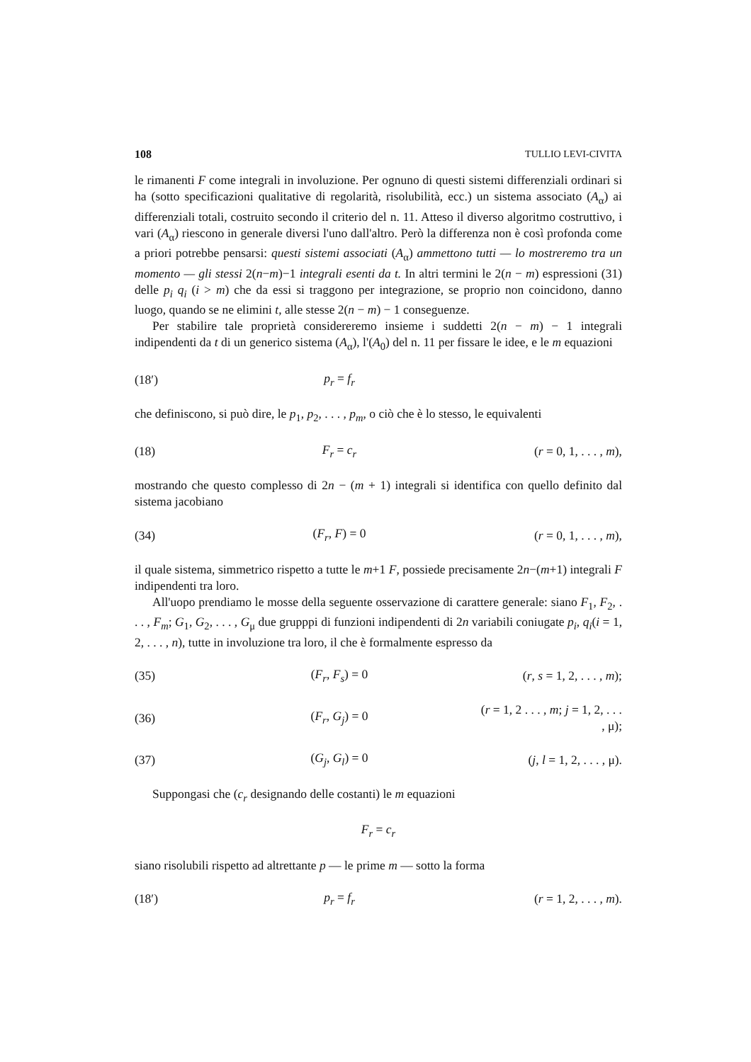108 TULLIO LEVI-CIVITA
le rimanenti F come integrali in involuzione. Per ognuno di questi sistemi differenziali ordinari si ha (sotto specificazioni qualitative di regolarità, risolubilità, ecc.) un sistema associato (A<sub>α</sub>) ai differenziali totali, costruito secondo il criterio del n. 11. Atteso il diverso algoritmo costruttivo, i vari (A<sub>α</sub>) riescono in generale diversi l'uno dall'altro. Però la differenza non è così profonda come a priori potrebbe pensarsi: questi sistemi associati (A<sub>α</sub>) ammettono tutti — lo mostreremo tra un momento — gli stessi 2(n−m)−1 integrali esenti da t. In altri termini le 2(n − m) espressioni (31) delle p<sub>i</sub> q<sub>i</sub> (i > m) che da essi si traggono per integrazione, se proprio non coincidono, danno luogo, quando se ne elimini t, alle stesse 2(n − m) − 1 conseguenze.
Per stabilire tale proprietà considereremo insieme i suddetti 2(n − m) − 1 integrali indipendenti da t di un generico sistema (A<sub>α</sub>), l'(A<sub>0</sub>) del n. 11 per fissare le idee, e le m equazioni
(18′) p<sub>r</sub> = f<sub>r</sub>
che definiscono, si può dire, le p<sub>1</sub>, p<sub>2</sub>, . . . , p<sub>m</sub>, o ciò che è lo stesso, le equivalenti
(18) F<sub>r</sub> = c<sub>r</sub> (r = 0, 1, . . . , m),
mostrando che questo complesso di 2n − (m + 1) integrali si identifica con quello definito dal sistema jacobiano
(34) (F<sub>r</sub>, F) = 0 (r = 0, 1, . . . , m),
il quale sistema, simmetrico rispetto a tutte le m+1 F, possiede precisamente 2n−(m+1) integrali F indipendenti tra loro.
All'uopo prendiamo le mosse della seguente osservazione di carattere generale: siano F<sub>1</sub>, F<sub>2</sub>, . . . , F<sub>m</sub>; G<sub>1</sub>, G<sub>2</sub>, . . . , G<sub>μ</sub> due grupppi di funzioni indipendenti di 2n variabili coniugate p<sub>i</sub>, q<sub>i</sub>(i = 1, 2, . . . , n), tutte in involuzione tra loro, il che è formalmente espresso da
(35) (F<sub>r</sub>, F<sub>s</sub>) = 0 (r, s = 1, 2, . . . , m);
(36) (F<sub>r</sub>, G<sub>j</sub>) = 0 (r = 1, 2 . . . , m; j = 1, 2, . . . , μ);
(37) (G<sub>j</sub>, G<sub>l</sub>) = 0 (j, l = 1, 2, . . . , μ).
Suppongasi che (c<sub>r</sub> designando delle costanti) le m equazioni
F<sub>r</sub> = c<sub>r</sub>
siano risolubili rispetto ad altrettante p — le prime m — sotto la forma
(18′) p<sub>r</sub> = f<sub>r</sub> (r = 1, 2, . . . , m).